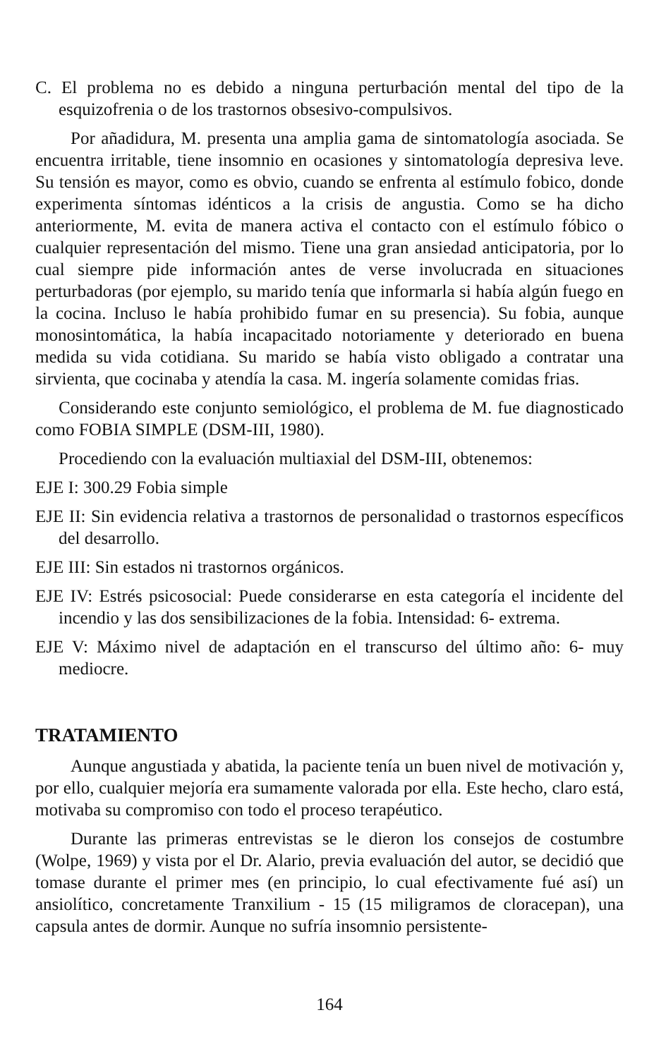C. El problema no es debido a ninguna perturbación mental del tipo de la esquizofrenia o de los trastornos obsesivo-compulsivos.
Por añadidura, M. presenta una amplia gama de sintomatología asociada. Se encuentra irritable, tiene insomnio en ocasiones y sintomatología depresiva leve. Su tensión es mayor, como es obvio, cuando se enfrenta al estímulo fobico, donde experimenta síntomas idénticos a la crisis de angustia. Como se ha dicho anteriormente, M. evita de manera activa el contacto con el estímulo fóbico o cualquier representación del mismo. Tiene una gran ansiedad anticipatoria, por lo cual siempre pide información antes de verse involucrada en situaciones perturbadoras (por ejemplo, su marido tenía que informarla si había algún fuego en la cocina. Incluso le había prohibido fumar en su presencia). Su fobia, aunque monosintomática, la había incapacitado notoriamente y deteriorado en buena medida su vida cotidiana. Su marido se había visto obligado a contratar una sirvienta, que cocinaba y atendía la casa. M. ingería solamente comidas frias.
Considerando este conjunto semiológico, el problema de M. fue diagnosticado como FOBIA SIMPLE (DSM-III, 1980).
Procediendo con la evaluación multiaxial del DSM-III, obtenemos:
EJE I: 300.29 Fobia simple
EJE II: Sin evidencia relativa a trastornos de personalidad o trastornos específicos del desarrollo.
EJE III: Sin estados ni trastornos orgánicos.
EJE IV: Estrés psicosocial: Puede considerarse en esta categoría el incidente del incendio y las dos sensibilizaciones de la fobia. Intensidad: 6- extrema.
EJE V: Máximo nivel de adaptación en el transcurso del último año: 6- muy mediocre.
TRATAMIENTO
Aunque angustiada y abatida, la paciente tenía un buen nivel de motivación y, por ello, cualquier mejoría era sumamente valorada por ella. Este hecho, claro está, motivaba su compromiso con todo el proceso terapéutico.
Durante las primeras entrevistas se le dieron los consejos de costumbre (Wolpe, 1969) y vista por el Dr. Alario, previa evaluación del autor, se decidió que tomase durante el primer mes (en principio, lo cual efectivamente fué así) un ansiolítico, concretamente Tranxilium - 15 (15 miligramos de cloracepan), una capsula antes de dormir. Aunque no sufría insomnio persistente-
164